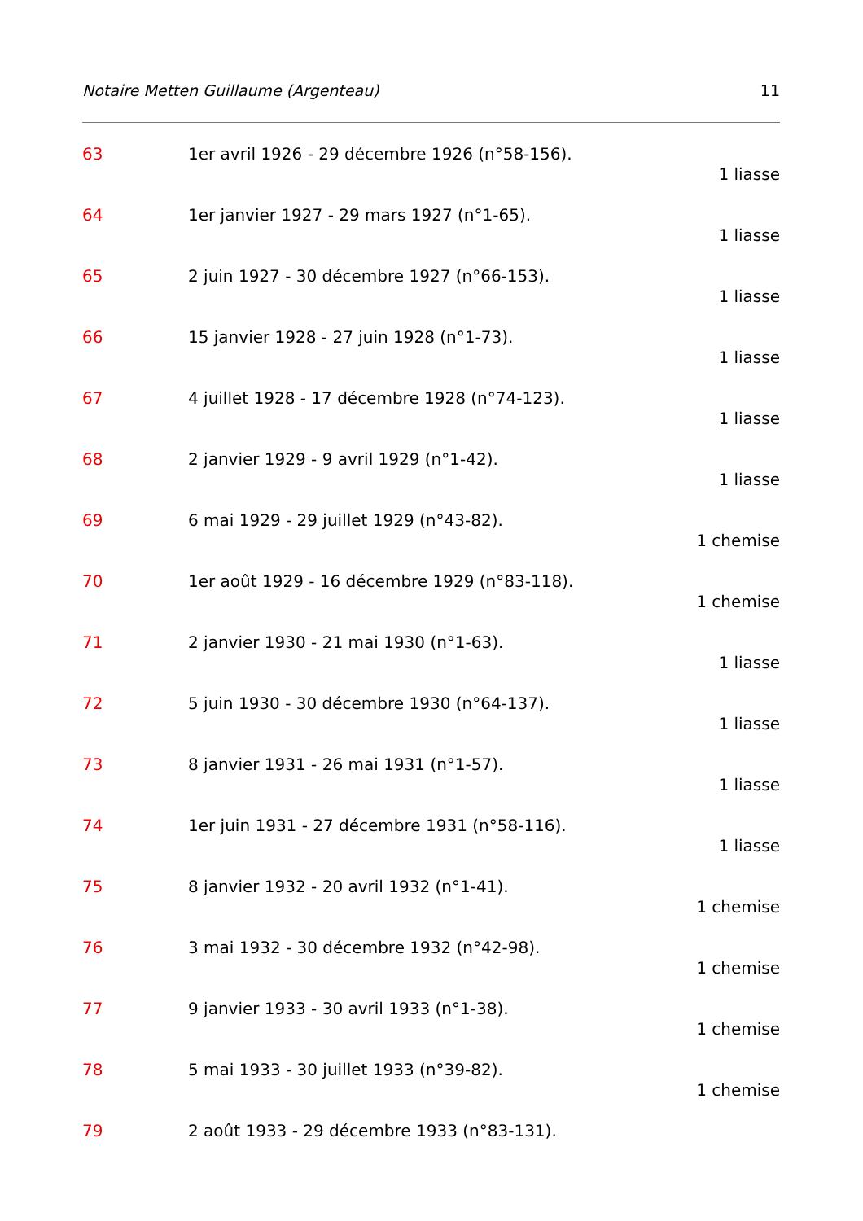Notaire Metten Guillaume (Argenteau) 11
63 1er avril 1926 - 29 décembre 1926 (n°58-156).
1 liasse
64 1er janvier 1927 - 29 mars 1927 (n°1-65).
1 liasse
65 2 juin 1927 - 30 décembre 1927 (n°66-153).
1 liasse
66 15 janvier 1928 - 27 juin 1928 (n°1-73).
1 liasse
67 4 juillet 1928 - 17 décembre 1928 (n°74-123).
1 liasse
68 2 janvier 1929 - 9 avril 1929 (n°1-42).
1 liasse
69 6 mai 1929 - 29 juillet 1929 (n°43-82).
1 chemise
70 1er août 1929 - 16 décembre 1929 (n°83-118).
1 chemise
71 2 janvier 1930 - 21 mai 1930 (n°1-63).
1 liasse
72 5 juin 1930 - 30 décembre 1930 (n°64-137).
1 liasse
73 8 janvier 1931 - 26 mai 1931 (n°1-57).
1 liasse
74 1er juin 1931 - 27 décembre 1931 (n°58-116).
1 liasse
75 8 janvier 1932 - 20 avril 1932 (n°1-41).
1 chemise
76 3 mai 1932 - 30 décembre 1932 (n°42-98).
1 chemise
77 9 janvier 1933 - 30 avril 1933 (n°1-38).
1 chemise
78 5 mai 1933 - 30 juillet 1933 (n°39-82).
1 chemise
79 2 août 1933 - 29 décembre 1933 (n°83-131).